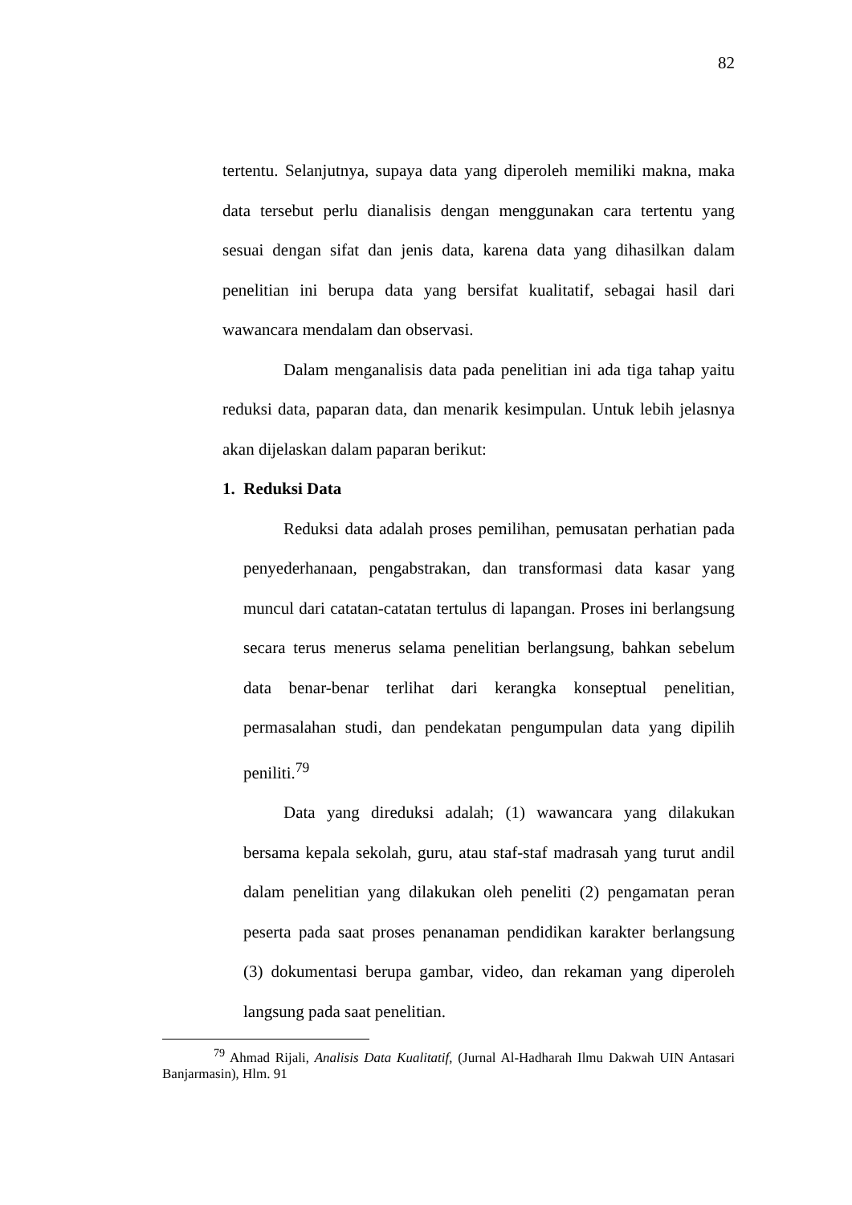82
tertentu. Selanjutnya, supaya data yang diperoleh memiliki makna, maka data tersebut perlu dianalisis dengan menggunakan cara tertentu yang sesuai dengan sifat dan jenis data, karena data yang dihasilkan dalam penelitian ini berupa data yang bersifat kualitatif, sebagai hasil dari wawancara mendalam dan observasi.
Dalam menganalisis data pada penelitian ini ada tiga tahap yaitu reduksi data, paparan data, dan menarik kesimpulan. Untuk lebih jelasnya akan dijelaskan dalam paparan berikut:
1. Reduksi Data
Reduksi data adalah proses pemilihan, pemusatan perhatian pada penyederhanaan, pengabstrakan, dan transformasi data kasar yang muncul dari catatan-catatan tertulus di lapangan. Proses ini berlangsung secara terus menerus selama penelitian berlangsung, bahkan sebelum data benar-benar terlihat dari kerangka konseptual penelitian, permasalahan studi, dan pendekatan pengumpulan data yang dipilih peniliti.<sup>79</sup>
Data yang direduksi adalah; (1) wawancara yang dilakukan bersama kepala sekolah, guru, atau staf-staf madrasah yang turut andil dalam penelitian yang dilakukan oleh peneliti (2) pengamatan peran peserta pada saat proses penanaman pendidikan karakter berlangsung (3) dokumentasi berupa gambar, video, dan rekaman yang diperoleh langsung pada saat penelitian.
<sup>79</sup> Ahmad Rijali, Analisis Data Kualitatif, (Jurnal Al-Hadharah Ilmu Dakwah UIN Antasari Banjarmasin), Hlm. 91